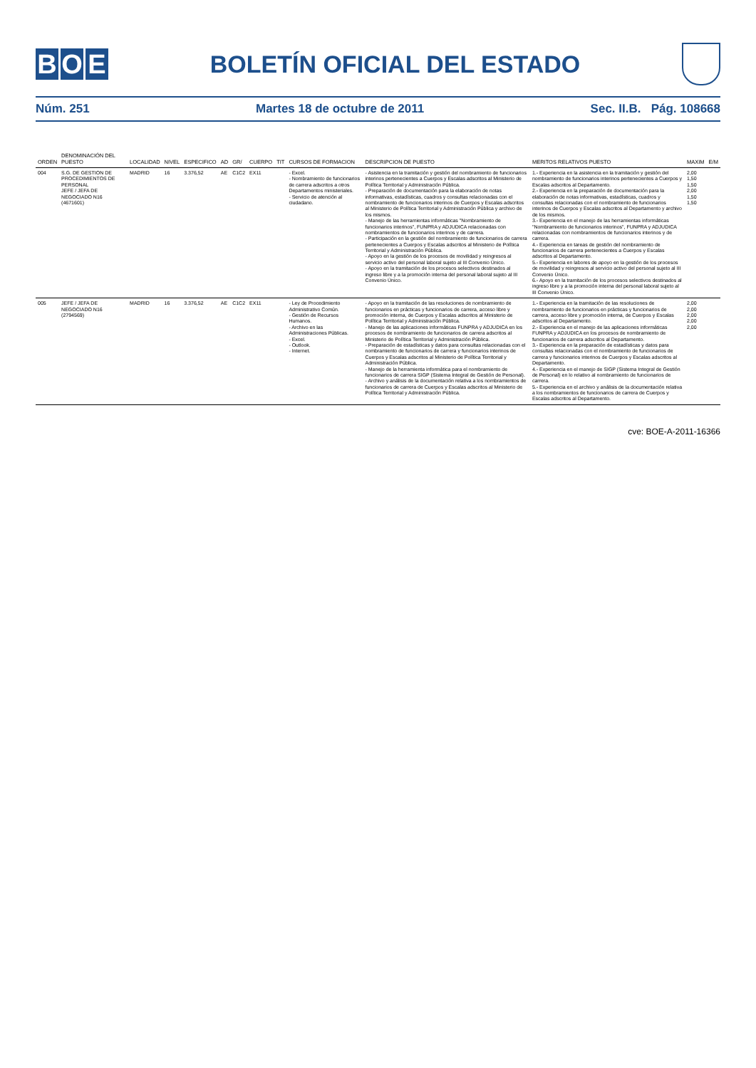B O E
BOLETÍN OFICIAL DEL ESTADO
Núm. 251 Martes 18 de octubre de 2011 Sec. II.B. Pág. 108668
| ORDEN | DENOMINACIÓN DEL PUESTO | LOCALIDAD | NIVEL | ESPECIFICO | AD | GR/ | CUERPO | TIT | CURSOS DE FORMACION | DESCRIPCION DE PUESTO | MERITOS RELATIVOS PUESTO | MAXIM | E/M |
| --- | --- | --- | --- | --- | --- | --- | --- | --- | --- | --- | --- | --- | --- |
| 004 | S.G. DE GESTION DE PROCEDIMIENTOS DE PERSONAL JEFE / JEFA DE NEGOCIADO N16 (4671601) | MADRID | 16 | 3.376,52 | AE | C1C2 | EX11 | | - Excel. - Nombramiento de funcionarios de carrera adscritos a otros Departamentos ministeriales. - Servicio de atención al ciudadano. | - Asistencia en la tramitación y gestión del nombramiento de funcionarios interinos pertenecientes a Cuerpos y Escalas adscritos al Ministerio de Política Territorial y Administración Pública. - Preparación de documentación para la elaboración de notas informativas, estadísticas, cuadros y consultas relacionadas con el nombramiento de funcionarios interinos de Cuerpos y Escalas adscritos al Ministerio de Política Territorial y Administración Pública y archivo de los mismos. - Manejo de las herramientas informáticas "Nombramiento de funcionarios interinos", FUNPRA y ADJUDICA relacionadas con nombramientos de funcionarios interinos y de carrera. - Participación en la gestión del nombramiento de funcionarios de carrera pertenecientes a Cuerpos y Escalas adscritos al Ministerio de Política Territorial y Administración Pública. - Apoyo en la gestión de los procesos de movilidad y reingresos al servicio activo del personal laboral sujeto al III Convenio Único. - Apoyo en la tramitación de los procesos selectivos destinados al ingreso libre y a la promoción interna del personal laboral sujeto al III Convenio Único. | 1.- Experiencia en la asistencia en la tramitación y gestión del nombramiento de funcionarios interinos pertenecientes a Cuerpos y Escalas adscritos al Departamento. 2.- Experiencia en la preparación de documentación para la elaboración de notas informativas, estadísticas, cuadros y consultas relacionadas con el nombramiento de funcionarios interinos de Cuerpos y Escalas adscritos al Departamento y archivo de los mismos. 3.- Experiencia en el manejo de las herramientas informáticas "Nombramiento de funcionarios interinos", FUNPRA y ADJUDICA relacionadas con nombramientos de funcionarios interinos y de carrera. 4.- Experiencia en tareas de gestión del nombramiento de funcionarios de carrera pertenecientes a Cuerpos y Escalas adscritos al Departamento. 5.- Experiencia en labores de apoyo en la gestión de los procesos de movilidad y reingresos al servicio activo del personal sujeto al III Convenio Único. 6.- Apoyo en la tramitación de los procesos selectivos destinados al ingreso libre y a la promoción interna del personal laboral sujeto al III Convenio Único. | 2,00 1,50 1,50 2,00 1,50 1,50 | |
| 005 | JEFE / JEFA DE NEGOCIADO N16 (2794569) | MADRID | 16 | 3.376,52 | AE | C1C2 | EX11 | | - Ley de Procedimiento Administrativo Común. - Gestión de Recursos Humanos. - Archivo en las Administraciones Públicas. - Excel. - Outlook. - Internet. | - Apoyo en la tramitación de las resoluciones de nombramiento de funcionarios en prácticas y funcionarios de carrera, acceso libre y promoción interna, de Cuerpos y Escalas adscritos al Ministerio de Política Territorial y Administración Pública. - Manejo de las aplicaciones informáticas FUNPRA y ADJUDICA en los procesos de nombramiento de funcionarios de carrera adscritos al Ministerio de Política Territorial y Administración Pública. - Preparación de estadísticas y datos para consultas relacionadas con el nombramiento de funcionarios de carrera y funcionarios interinos de Cuerpos y Escalas adscritos al Ministerio de Política Territorial y Administración Pública. - Manejo de la herramienta informática para el nombramiento de funcionarios de carrera SIGP (Sistema Integral de Gestión de Personal). - Archivo y análisis de la documentación relativa a los nombramientos de funcionarios de carrera de Cuerpos y Escalas adscritos al Ministerio de Política Territorial y Administración Pública. | 1.- Experiencia en la tramitación de las resoluciones de nombramiento de funcionarios en prácticas y funcionarios de carrera, acceso libre y promoción interna, de Cuerpos y Escalas adscritos al Departamento. 2.- Experiencia en el manejo de las aplicaciones informáticas FUNPRA y ADJUDICA en los procesos de nombramiento de funcionarios de carrera adscritos al Departamento. 3.- Experiencia en la preparación de estadísticas y datos para consultas relacionadas con el nombramiento de funcionarios de carrera y funcionarios interinos de Cuerpos y Escalas adscritos al Departamento. 4.- Experiencia en el manejo de SIGP (Sistema Integral de Gestión de Personal) en lo relativo al nombramiento de funcionarios de carrera. 5.- Experiencia en el archivo y análisis de la documentación relativa a los nombramientos de funcionarios de carrera de Cuerpos y Escalas adscritos al Departamento. | 2,00 2,00 2,00 2,00 2,00 | |
cve: BOE-A-2011-16366